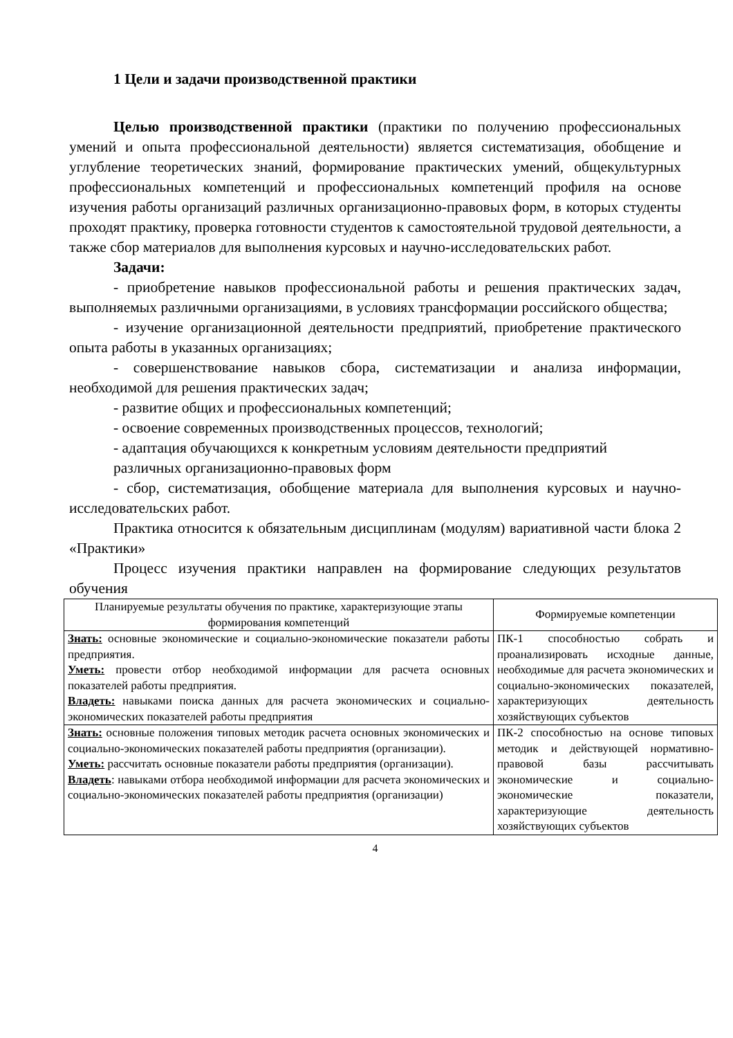1 Цели и задачи производственной практики
Целью производственной практики (практики по получению профессиональных умений и опыта профессиональной деятельности) является систематизация, обобщение и углубление теоретических знаний, формирование практических умений, общекультурных профессиональных компетенций и профессиональных компетенций профиля на основе изучения работы организаций различных организационно-правовых форм, в которых студенты проходят практику, проверка готовности студентов к самостоятельной трудовой деятельности, а также сбор материалов для выполнения курсовых и научно-исследовательских работ.
Задачи:
- приобретение навыков профессиональной работы и решения практических задач, выполняемых различными организациями, в условиях трансформации российского общества;
- изучение организационной деятельности предприятий, приобретение практического опыта работы в указанных организациях;
- совершенствование навыков сбора, систематизации и анализа информации, необходимой для решения практических задач;
- развитие общих и профессиональных компетенций;
- освоение современных производственных процессов, технологий;
- адаптация обучающихся к конкретным условиям деятельности предприятий
различных организационно-правовых форм
- сбор, систематизация, обобщение материала для выполнения курсовых и научно-исследовательских работ.
Практика относится к обязательным дисциплинам (модулям) вариативной части блока 2 «Практики»
Процесс изучения практики направлен на формирование следующих результатов обучения
| Планируемые результаты обучения по практике, характеризующие этапы формирования компетенций | Формируемые компетенции |
| --- | --- |
| Знать: основные экономические и социально-экономические показатели работы предприятия. Уметь: провести отбор необходимой информации для расчета основных показателей работы предприятия. Владеть: навыками поиска данных для расчета экономических и социально-экономических показателей работы предприятия | ПК-1 способностью собрать и проанализировать исходные данные, необходимые для расчета экономических и социально-экономических показателей, характеризующих деятельность хозяйствующих субъектов |
| Знать: основные положения типовых методик расчета основных экономических и социально-экономических показателей работы предприятия (организации). Уметь: рассчитать основные показатели работы предприятия (организации). Владеть : навыками отбора необходимой информации для расчета экономических и социально-экономических показателей работы предприятия (организации) | ПК-2 способностью на основе типовых методик и действующей нормативно-правовой базы рассчитывать экономические и социально-экономические показатели, характеризующие деятельность хозяйствующих субъектов |
4